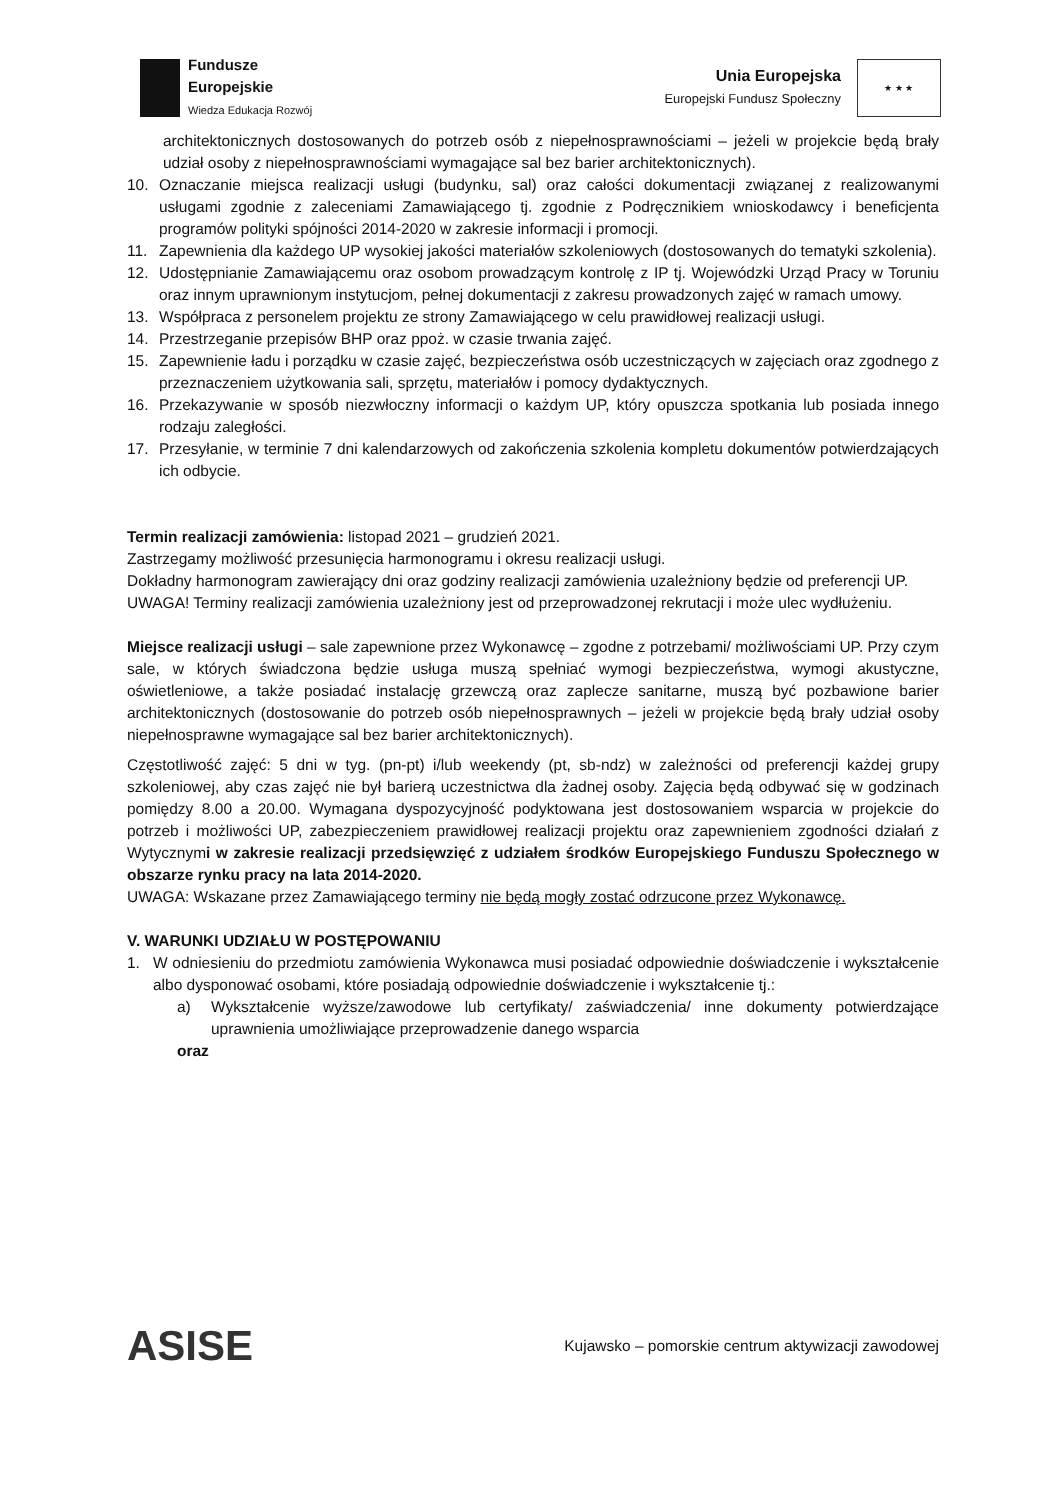Fundusze
Europejskie
Wiedza Edukacja Rozwój
Unia Europejska
Europejski Fundusz Społeczny
★ ★ ★
architektonicznych dostosowanych do potrzeb osób z niepełnosprawnościami – jeżeli w projekcie będą brały udział osoby z niepełnosprawnościami wymagające sal bez barier architektonicznych).
10. Oznaczanie miejsca realizacji usługi (budynku, sal) oraz całości dokumentacji związanej z realizowanymi usługami zgodnie z zaleceniami Zamawiającego tj. zgodnie z Podręcznikiem wnioskodawcy i beneficjenta programów polityki spójności 2014-2020 w zakresie informacji i promocji.
11. Zapewnienia dla każdego UP wysokiej jakości materiałów szkoleniowych (dostosowanych do tematyki szkolenia).
12. Udostępnianie Zamawiającemu oraz osobom prowadzącym kontrolę z IP tj. Wojewódzki Urząd Pracy w Toruniu oraz innym uprawnionym instytucjom, pełnej dokumentacji z zakresu prowadzonych zajęć w ramach umowy.
13. Współpraca z personelem projektu ze strony Zamawiającego w celu prawidłowej realizacji usługi.
14. Przestrzeganie przepisów BHP oraz ppoż. w czasie trwania zajęć.
15. Zapewnienie ładu i porządku w czasie zajęć, bezpieczeństwa osób uczestniczących w zajęciach oraz zgodnego z przeznaczeniem użytkowania sali, sprzętu, materiałów i pomocy dydaktycznych.
16. Przekazywanie w sposób niezwłoczny informacji o każdym UP, który opuszcza spotkania lub posiada innego rodzaju zaległości.
17. Przesyłanie, w terminie 7 dni kalendarzowych od zakończenia szkolenia kompletu dokumentów potwierdzających ich odbycie.
Termin realizacji zamówienia: listopad 2021 – grudzień 2021.
Zastrzegamy możliwość przesunięcia harmonogramu i okresu realizacji usługi.
Dokładny harmonogram zawierający dni oraz godziny realizacji zamówienia uzależniony będzie od preferencji UP.
UWAGA! Terminy realizacji zamówienia uzależniony jest od przeprowadzonej rekrutacji i może ulec wydłużeniu.
Miejsce realizacji usługi – sale zapewnione przez Wykonawcę – zgodne z potrzebami/ możliwościami UP. Przy czym sale, w których świadczona będzie usługa muszą spełniać wymogi bezpieczeństwa, wymogi akustyczne, oświetleniowe, a także posiadać instalację grzewczą oraz zaplecze sanitarne, muszą być pozbawione barier architektonicznych (dostosowanie do potrzeb osób niepełnosprawnych – jeżeli w projekcie będą brały udział osoby niepełnosprawne wymagające sal bez barier architektonicznych).
Częstotliwość zajęć: 5 dni w tyg. (pn-pt) i/lub weekendy (pt, sb-ndz) w zależności od preferencji każdej grupy szkoleniowej, aby czas zajęć nie był barierą uczestnictwa dla żadnej osoby. Zajęcia będą odbywać się w godzinach pomiędzy 8.00 a 20.00. Wymagana dyspozycyjność podyktowana jest dostosowaniem wsparcia w projekcie do potrzeb i możliwości UP, zabezpieczeniem prawidłowej realizacji projektu oraz zapewnieniem zgodności działań z Wytycznymi w zakresie realizacji przedsięwzięć z udziałem środków Europejskiego Funduszu Społecznego w obszarze rynku pracy na lata 2014-2020.
UWAGA: Wskazane przez Zamawiającego terminy nie będą mogły zostać odrzucone przez Wykonawcę.
V. WARUNKI UDZIAŁU W POSTĘPOWANIU
1. W odniesieniu do przedmiotu zamówienia Wykonawca musi posiadać odpowiednie doświadczenie i wykształcenie albo dysponować osobami, które posiadają odpowiednie doświadczenie i wykształcenie tj.:
a) Wykształcenie wyższe/zawodowe lub certyfikaty/ zaświadczenia/ inne dokumenty potwierdzające uprawnienia umożliwiające przeprowadzenie danego wsparcia
oraz
ASISE
Kujawsko – pomorskie centrum aktywizacji zawodowej